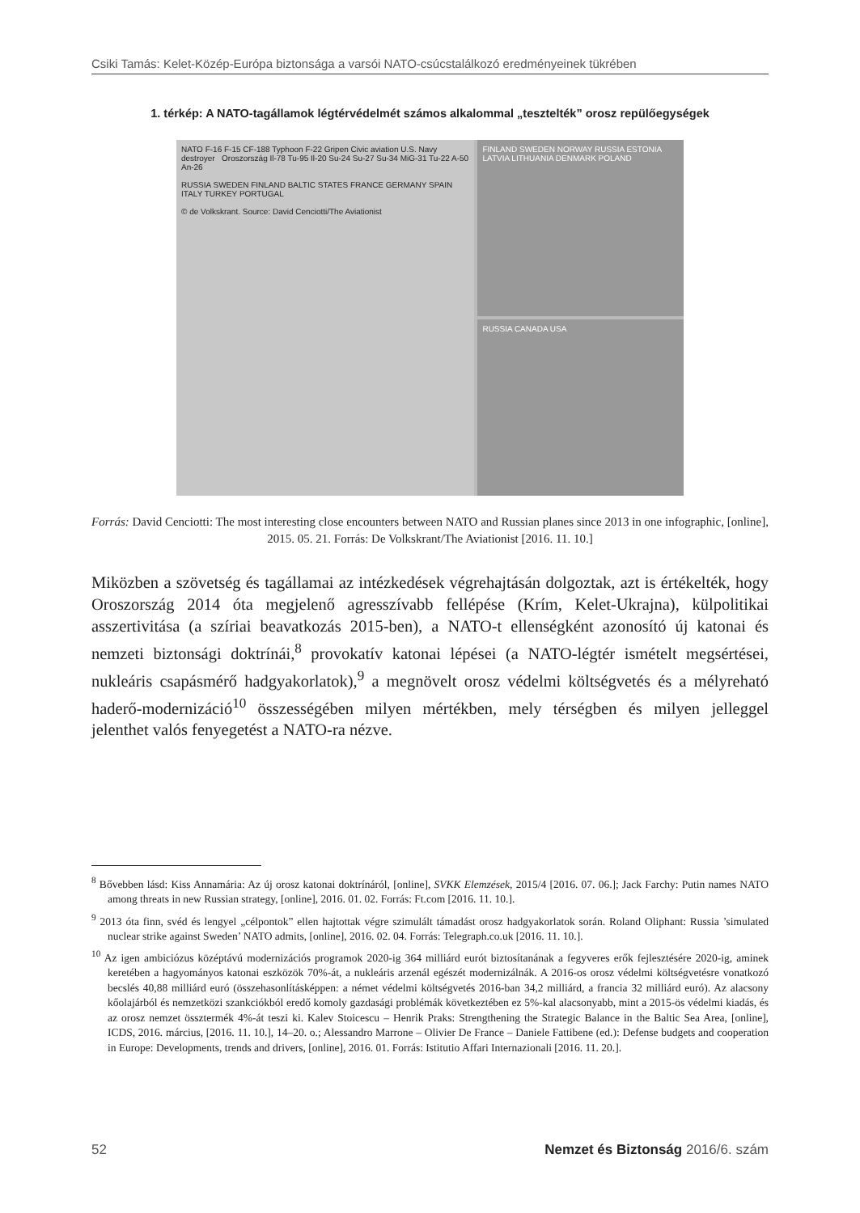Csiki Tamás: Kelet-Közép-Európa biztonsága a varsói NATO-csúcstalálkozó eredményeinek tükrében
1. térkép: A NATO-tagállamok légtérvédelmét számos alkalommal „tesztelték” orosz repülőegységek
NATO F-16 F-15 CF-188 Typhoon F-22 Gripen Civic aviation U.S. Navy destroyer Oroszország Il-78 Tu-95 Il-20 Su-24 Su-27 Su-34 MiG-31 Tu-22 A-50 An-26
RUSSIA SWEDEN FINLAND BALTIC STATES FRANCE GERMANY SPAIN ITALY TURKEY PORTUGAL
© de Volkskrant. Source: David Cenciotti/The Aviationist
FINLAND SWEDEN NORWAY RUSSIA ESTONIA LATVIA LITHUANIA DENMARK POLAND
RUSSIA CANADA USA
Forrás: David Cenciotti: The most interesting close encounters between NATO and Russian planes since 2013 in one infographic, [online], 2015. 05. 21. Forrás: De Volkskrant/The Aviationist [2016. 11. 10.]
Miközben a szövetség és tagállamai az intézkedések végrehajtásán dolgoztak, azt is értékelték, hogy Oroszország 2014 óta megjelenő agresszívabb fellépése (Krím, Kelet-Ukrajna), külpolitikai asszertivitása (a szíriai beavatkozás 2015-ben), a NATO-t ellenségként azonosító új katonai és nemzeti biztonsági doktrínái,<sup>8</sup> provokatív katonai lépései (a NATO-légtér ismételt megsértései, nukleáris csapásmérő hadgyakorlatok),<sup>9</sup> a megnövelt orosz védelmi költségvetés és a mélyreható haderő-modernizáció<sup>10</sup> összességében milyen mértékben, mely térségben és milyen jelleggel jelenthet valós fenyegetést a NATO-ra nézve.
<sup>8</sup> Bővebben lásd: Kiss Annamária: Az új orosz katonai doktrínáról, [online], SVKK Elemzések, 2015/4 [2016. 07. 06.]; Jack Farchy: Putin names NATO among threats in new Russian strategy, [online], 2016. 01. 02. Forrás: Ft.com [2016. 11. 10.].
<sup>9</sup> 2013 óta finn, svéd és lengyel „célpontok” ellen hajtottak végre szimulált támadást orosz hadgyakorlatok során. Roland Oliphant: Russia ’simulated nuclear strike against Sweden’ NATO admits, [online], 2016. 02. 04. Forrás: Telegraph.co.uk [2016. 11. 10.].
<sup>10</sup> Az igen ambiciózus középtávú modernizációs programok 2020-ig 364 milliárd eurót biztosítanának a fegyveres erők fejlesztésére 2020-ig, aminek keretében a hagyományos katonai eszközök 70%-át, a nukleáris arzenál egészét modernizálnák. A 2016-os orosz védelmi költségvetésre vonatkozó becslés 40,88 milliárd euró (összehasonlításképpen: a német védelmi költségvetés 2016-ban 34,2 milliárd, a francia 32 milliárd euró). Az alacsony kőolajárból és nemzetközi szankciókból eredő komoly gazdasági problémák következtében ez 5%-kal alacsonyabb, mint a 2015-ös védelmi kiadás, és az orosz nemzet össztermék 4%-át teszi ki. Kalev Stoicescu – Henrik Praks: Strengthening the Strategic Balance in the Baltic Sea Area, [online], ICDS, 2016. március, [2016. 11. 10.], 14–20. o.; Alessandro Marrone – Olivier De France – Daniele Fattibene (ed.): Defense budgets and cooperation in Europe: Developments, trends and drivers, [online], 2016. 01. Forrás: Istitutio Affari Internazionali [2016. 11. 20.].
52 Nemzet és Biztonság 2016/6. szám